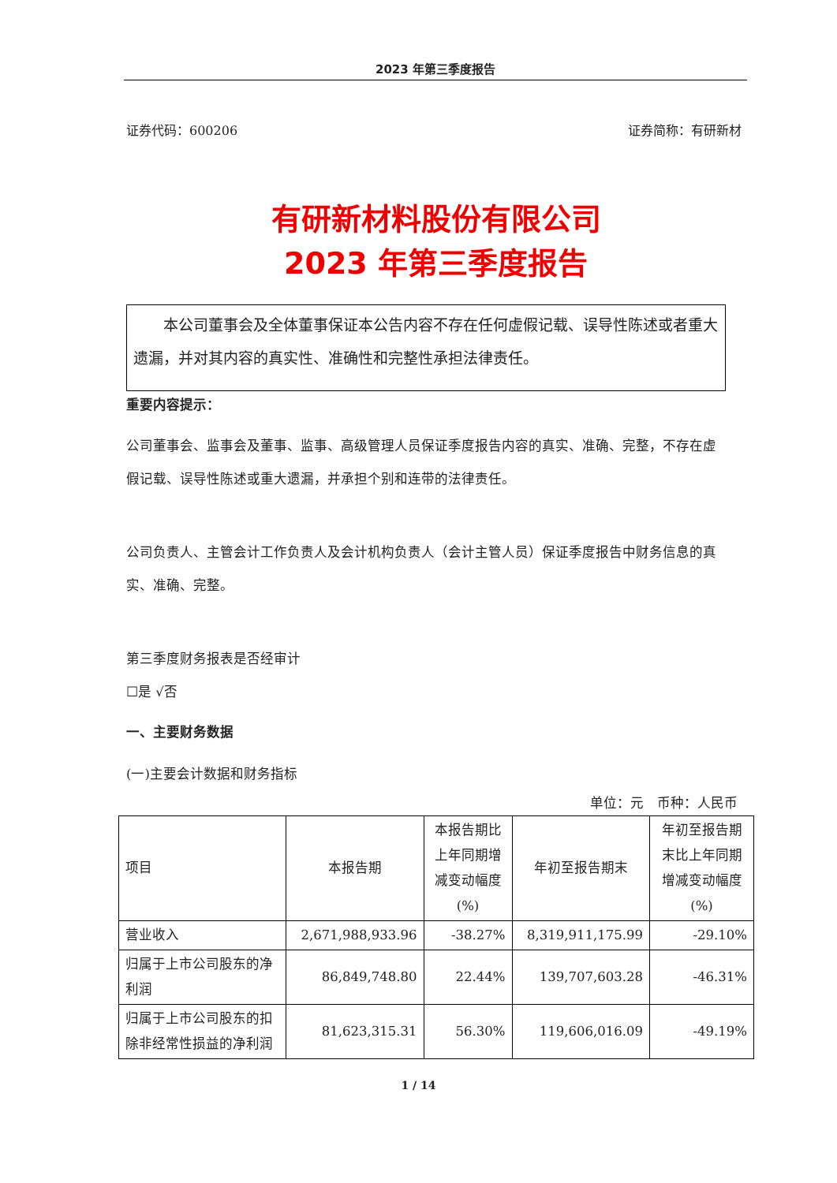2023 年第三季度报告
证券代码：600206 证券简称：有研新材
有研新材料股份有限公司
2023 年第三季度报告
　　本公司董事会及全体董事保证本公告内容不存在任何虚假记载、误导性陈述或者重大遗漏，并对其内容的真实性、准确性和完整性承担法律责任。
重要内容提示：
公司董事会、监事会及董事、监事、高级管理人员保证季度报告内容的真实、准确、完整，不存在虚假记载、误导性陈述或重大遗漏，并承担个别和连带的法律责任。
公司负责人、主管会计工作负责人及会计机构负责人（会计主管人员）保证季度报告中财务信息的真实、准确、完整。
第三季度财务报表是否经审计
☐是 √否
一、主要财务数据
(一)主要会计数据和财务指标
单位：元　币种：人民币
| 项目 | 本报告期 | 本报告期比上年同期增减变动幅度(%) | 年初至报告期末 | 年初至报告期末比上年同期增减变动幅度(%) |
| --- | --- | --- | --- | --- |
| 营业收入 | 2,671,988,933.96 | -38.27% | 8,319,911,175.99 | -29.10% |
| 归属于上市公司股东的净利润 | 86,849,748.80 | 22.44% | 139,707,603.28 | -46.31% |
| 归属于上市公司股东的扣除非经常性损益的净利润 | 81,623,315.31 | 56.30% | 119,606,016.09 | -49.19% |
1 / 14